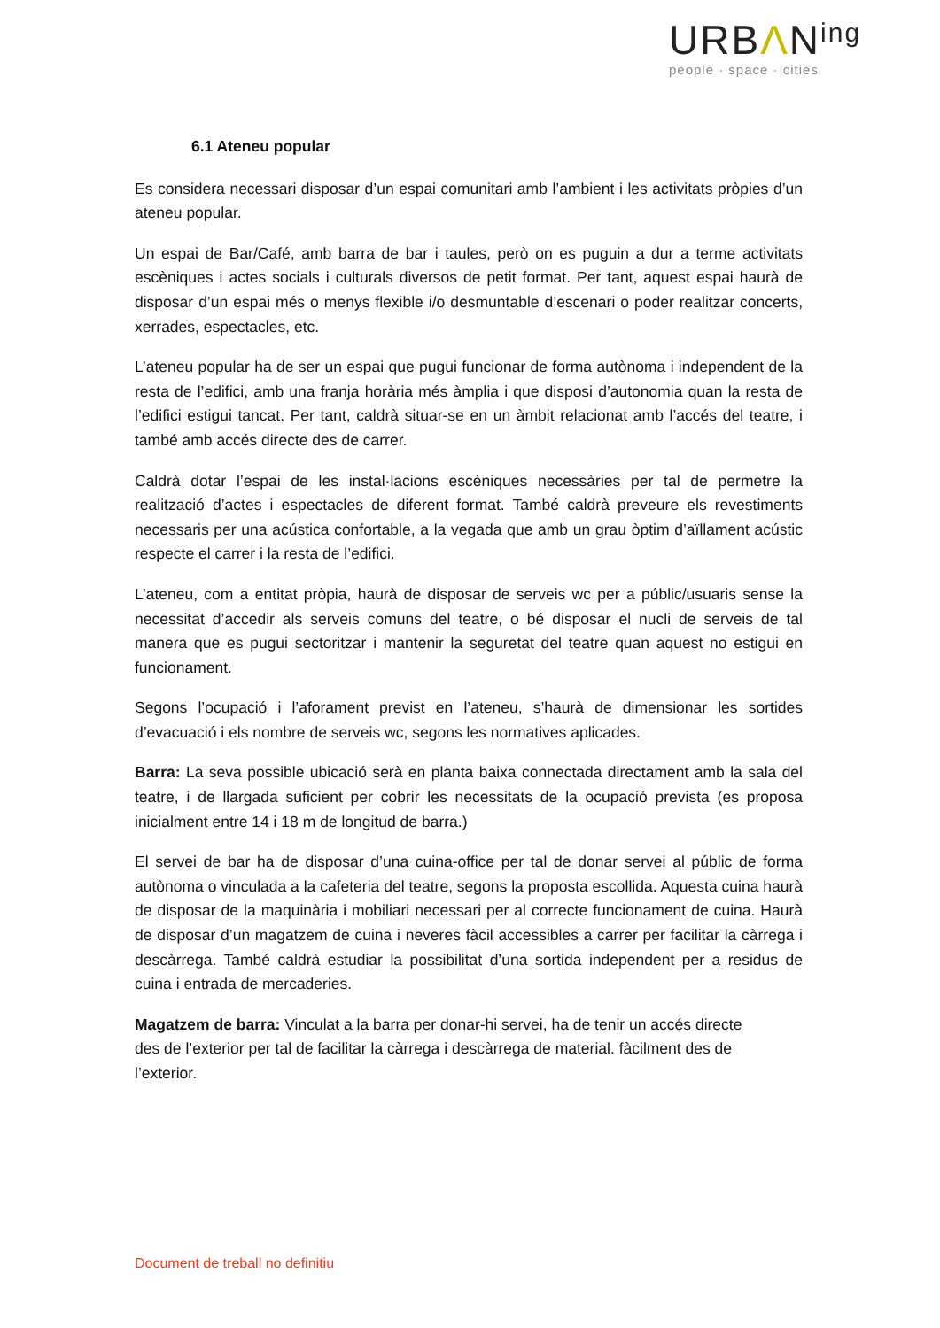URBΛN<sup>ing</sup>
people · space · cities
6.1 Ateneu popular
Es considera necessari disposar d’un espai comunitari amb l’ambient i les activitats pròpies d’un ateneu popular.
Un espai de Bar/Café, amb barra de bar i taules, però on es puguin a dur a terme activitats escèniques i actes socials i culturals diversos de petit format. Per tant, aquest espai haurà de disposar d’un espai més o menys flexible i/o desmuntable d’escenari o poder realitzar concerts, xerrades, espectacles, etc.
L’ateneu popular ha de ser un espai que pugui funcionar de forma autònoma i independent de la resta de l’edifici, amb una franja horària més àmplia i que disposi d’autonomia quan la resta de l’edifici estigui tancat. Per tant, caldrà situar-se en un àmbit relacionat amb l’accés del teatre, i també amb accés directe des de carrer.
Caldrà dotar l’espai de les instal·lacions escèniques necessàries per tal de permetre la realització d’actes i espectacles de diferent format. També caldrà preveure els revestiments necessaris per una acústica confortable, a la vegada que amb un grau òptim d’aïllament acústic respecte el carrer i la resta de l’edifici.
L’ateneu, com a entitat pròpia, haurà de disposar de serveis wc per a públic/usuaris sense la necessitat d’accedir als serveis comuns del teatre, o bé disposar el nucli de serveis de tal manera que es pugui sectoritzar i mantenir la seguretat del teatre quan aquest no estigui en funcionament.
Segons l’ocupació i l’aforament previst en l’ateneu, s’haurà de dimensionar les sortides d’evacuació i els nombre de serveis wc, segons les normatives aplicades.
Barra: La seva possible ubicació serà en planta baixa connectada directament amb la sala del teatre, i de llargada suficient per cobrir les necessitats de la ocupació prevista (es proposa inicialment entre 14 i 18 m de longitud de barra.)
El servei de bar ha de disposar d’una cuina-office per tal de donar servei al públic de forma autònoma o vinculada a la cafeteria del teatre, segons la proposta escollida. Aquesta cuina haurà de disposar de la maquinària i mobiliari necessari per al correcte funcionament de cuina. Haurà de disposar d’un magatzem de cuina i neveres fàcil accessibles a carrer per facilitar la càrrega i descàrrega. També caldrà estudiar la possibilitat d’una sortida independent per a residus de cuina i entrada de mercaderies.
Magatzem de barra: Vinculat a la barra per donar-hi servei, ha de tenir un accés directe des de l’exterior per tal de facilitar la càrrega i descàrrega de material. fàcilment des de l’exterior.
Document de treball no definitiu